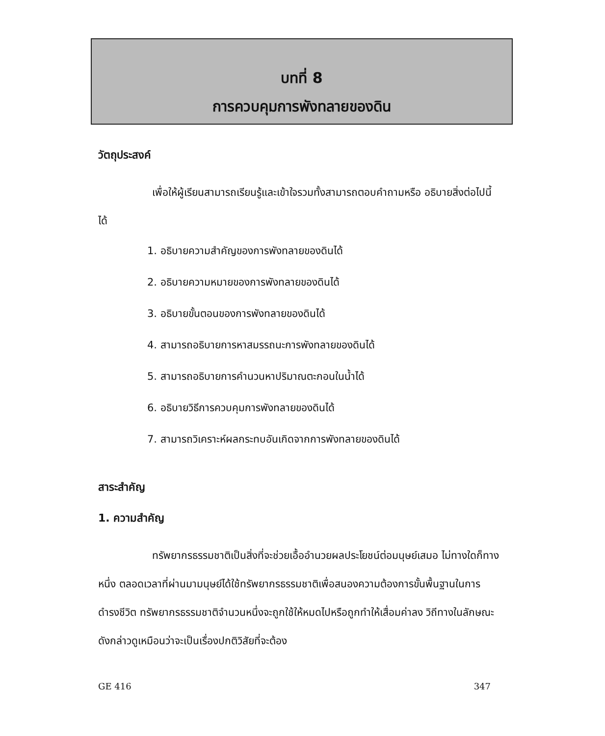บทที่ 8
การควบคุมการพังทลายของดิน
วัตถุประสงค์
เพื่อให้ผู้เรียนสามารถเรียนรู้และเข้าใจรวมทั้งสามารถตอบคำถามหรือ อธิบายสิ่งต่อไปนี้ได้
1. อธิบายความสำคัญของการพังทลายของดินได้
2. อธิบายความหมายของการพังทลายของดินได้
3. อธิบายขั้นตอนของการพังทลายของดินได้
4. สามารถอธิบายการหาสมรรถนะการพังทลายของดินได้
5. สามารถอธิบายการคำนวนหาปริมาณตะกอนในน้ำได้
6. อธิบายวิธีการควบคุมการพังทลายของดินได้
7. สามารถวิเคราะห์ผลกระทบอันเกิดจากการพังทลายของดินได้
สาระสำคัญ
1. ความสำคัญ
ทรัพยากรธรรมชาติเป็นสิ่งที่จะช่วยเอื้ออำนวยผลประโยชน์ต่อมนุษย์เสมอ ไม่ทางใดก็ทางหนึ่ง ตลอดเวลาที่ผ่านมามนุษย์ได้ใช้ทรัพยากรธรรมชาติเพื่อสนองความต้องการขั้นพื้นฐานในการดำรงชีวิต ทรัพยากรธรรมชาติจำนวนหนึ่งจะถูกใช้ให้หมดไปหรือถูกทำให้เสื่อมค่าลง วิถีทางในลักษณะดังกล่าวดูเหมือนว่าจะเป็นเรื่องปกติวิสัยที่จะต้อง
GE 416 347